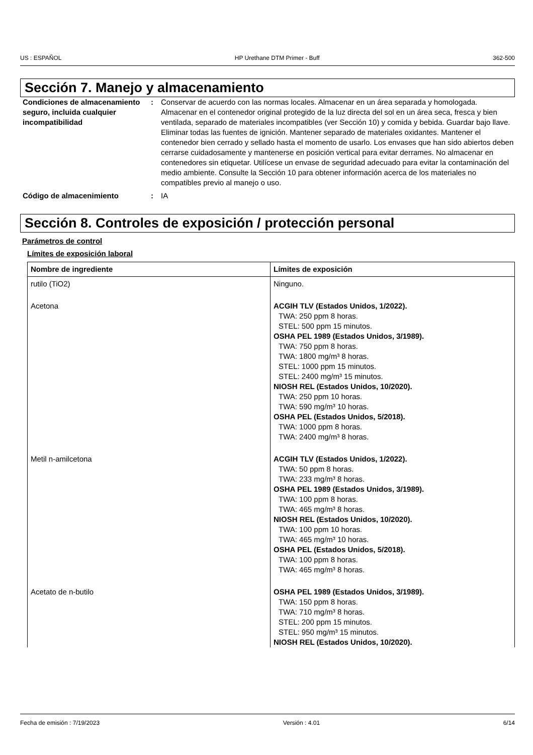US : ESPAÑOL HP Urethane DTM Primer - Buff 362-500
Sección 7. Manejo y almacenamiento
Condiciones de almacenamiento seguro, incluida cualquier incompatibilidad
: Conservar de acuerdo con las normas locales. Almacenar en un área separada y homologada. Almacenar en el contenedor original protegido de la luz directa del sol en un área seca, fresca y bien ventilada, separado de materiales incompatibles (ver Sección 10) y comida y bebida. Guardar bajo llave. Eliminar todas las fuentes de ignición. Mantener separado de materiales oxidantes. Mantener el contenedor bien cerrado y sellado hasta el momento de usarlo. Los envases que han sido abiertos deben cerrarse cuidadosamente y mantenerse en posición vertical para evitar derrames. No almacenar en contenedores sin etiquetar. Utilícese un envase de seguridad adecuado para evitar la contaminación del medio ambiente. Consulte la Sección 10 para obtener información acerca de los materiales no compatibles previo al manejo o uso.
Código de almacenimiento : IA
Sección 8. Controles de exposición / protección personal
Parámetros de control
Límites de exposición laboral
| Nombre de ingrediente | Límites de exposición |
| --- | --- |
| rutilo (TiO2) | Ninguno. |
| Acetona | ACGIH TLV (Estados Unidos, 1/2022). TWA: 250 ppm 8 horas. STEL: 500 ppm 15 minutos. OSHA PEL 1989 (Estados Unidos, 3/1989). TWA: 750 ppm 8 horas. TWA: 1800 mg/m³ 8 horas. STEL: 1000 ppm 15 minutos. STEL: 2400 mg/m³ 15 minutos. NIOSH REL (Estados Unidos, 10/2020). TWA: 250 ppm 10 horas. TWA: 590 mg/m³ 10 horas. OSHA PEL (Estados Unidos, 5/2018). TWA: 1000 ppm 8 horas. TWA: 2400 mg/m³ 8 horas. |
| Metil n-amilcetona | ACGIH TLV (Estados Unidos, 1/2022). TWA: 50 ppm 8 horas. TWA: 233 mg/m³ 8 horas. OSHA PEL 1989 (Estados Unidos, 3/1989). TWA: 100 ppm 8 horas. TWA: 465 mg/m³ 8 horas. NIOSH REL (Estados Unidos, 10/2020). TWA: 100 ppm 10 horas. TWA: 465 mg/m³ 10 horas. OSHA PEL (Estados Unidos, 5/2018). TWA: 100 ppm 8 horas. TWA: 465 mg/m³ 8 horas. |
| Acetato de n-butilo | OSHA PEL 1989 (Estados Unidos, 3/1989). TWA: 150 ppm 8 horas. TWA: 710 mg/m³ 8 horas. STEL: 200 ppm 15 minutos. STEL: 950 mg/m³ 15 minutos. NIOSH REL (Estados Unidos, 10/2020). |
Fecha de emisión : 7/19/2023 Versión : 4.01 6/14